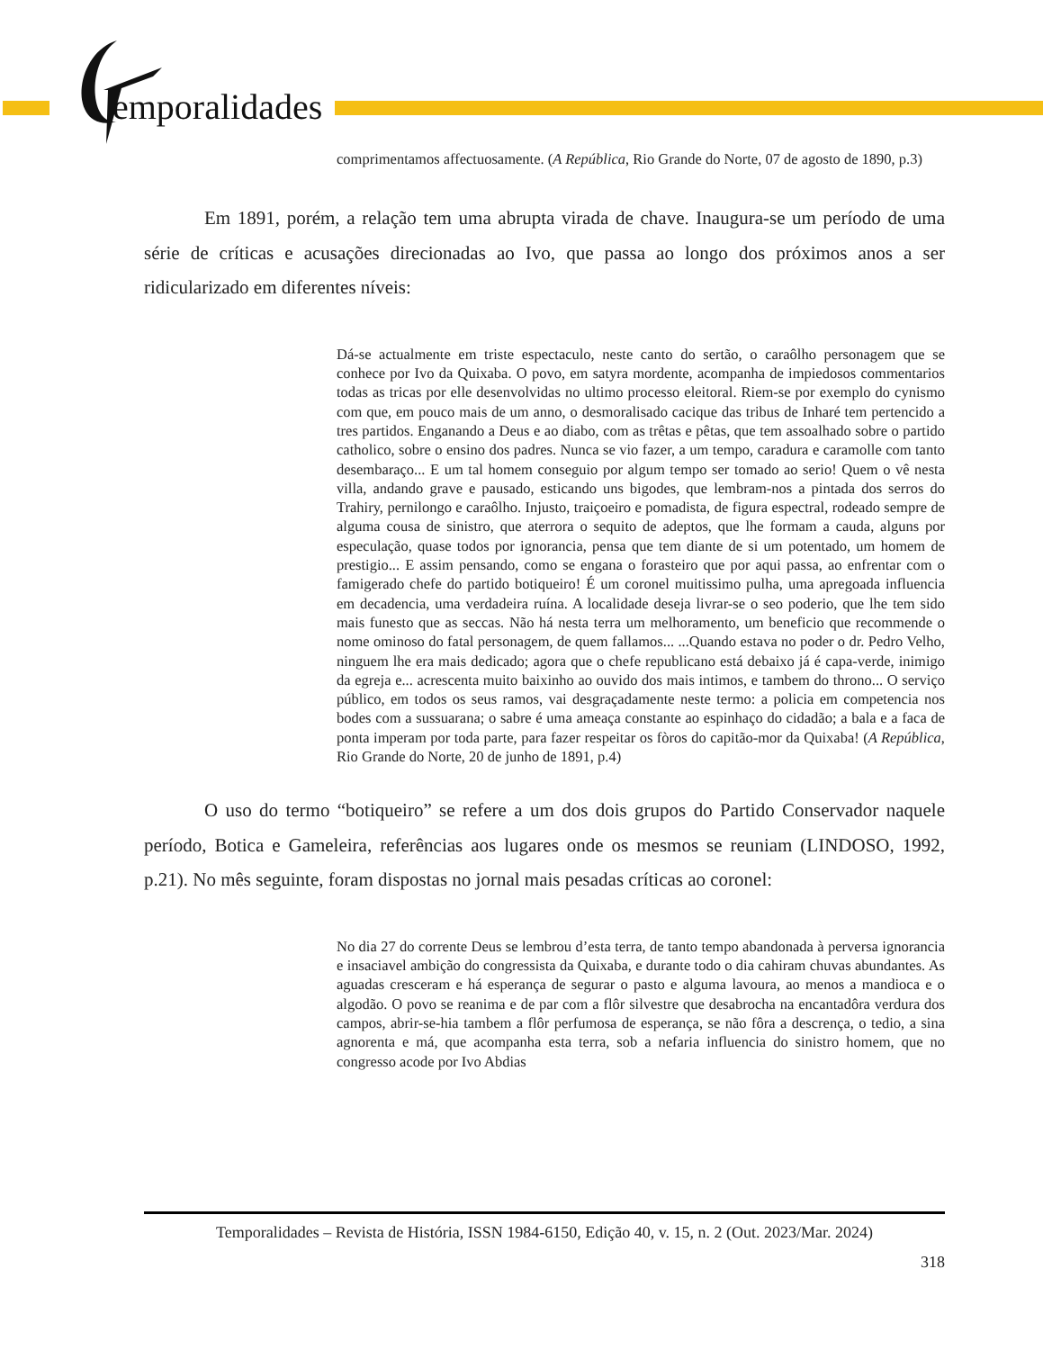emporalidades
comprimentamos affectuosamente. (A República, Rio Grande do Norte, 07 de agosto de 1890, p.3)
Em 1891, porém, a relação tem uma abrupta virada de chave. Inaugura-se um período de uma série de críticas e acusações direcionadas ao Ivo, que passa ao longo dos próximos anos a ser ridicularizado em diferentes níveis:
Dá-se actualmente em triste espectaculo, neste canto do sertão, o caraôlho personagem que se conhece por Ivo da Quixaba. O povo, em satyra mordente, acompanha de impiedosos commentarios todas as tricas por elle desenvolvidas no ultimo processo eleitoral. Riem-se por exemplo do cynismo com que, em pouco mais de um anno, o desmoralisado cacique das tribus de Inharé tem pertencido a tres partidos. Enganando a Deus e ao diabo, com as trêtas e pêtas, que tem assoalhado sobre o partido catholico, sobre o ensino dos padres. Nunca se vio fazer, a um tempo, caradura e caramolle com tanto desembaraço... E um tal homem conseguio por algum tempo ser tomado ao serio! Quem o vê nesta villa, andando grave e pausado, esticando uns bigodes, que lembram-nos a pintada dos serros do Trahiry, pernilongo e caraôlho. Injusto, traiçoeiro e pomadista, de figura espectral, rodeado sempre de alguma cousa de sinistro, que aterrora o sequito de adeptos, que lhe formam a cauda, alguns por especulação, quase todos por ignorancia, pensa que tem diante de si um potentado, um homem de prestigio... E assim pensando, como se engana o forasteiro que por aqui passa, ao enfrentar com o famigerado chefe do partido botiqueiro! É um coronel muitissimo pulha, uma apregoada influencia em decadencia, uma verdadeira ruína. A localidade deseja livrar-se o seo poderio, que lhe tem sido mais funesto que as seccas. Não há nesta terra um melhoramento, um beneficio que recommende o nome ominoso do fatal personagem, de quem fallamos... ...Quando estava no poder o dr. Pedro Velho, ninguem lhe era mais dedicado; agora que o chefe republicano está debaixo já é capa-verde, inimigo da egreja e... acrescenta muito baixinho ao ouvido dos mais intimos, e tambem do throno... O serviço público, em todos os seus ramos, vai desgraçadamente neste termo: a policia em competencia nos bodes com a sussuarana; o sabre é uma ameaça constante ao espinhaço do cidadão; a bala e a faca de ponta imperam por toda parte, para fazer respeitar os fòros do capitão-mor da Quixaba! (A República, Rio Grande do Norte, 20 de junho de 1891, p.4)
O uso do termo “botiqueiro” se refere a um dos dois grupos do Partido Conservador naquele período, Botica e Gameleira, referências aos lugares onde os mesmos se reuniam (LINDOSO, 1992, p.21). No mês seguinte, foram dispostas no jornal mais pesadas críticas ao coronel:
No dia 27 do corrente Deus se lembrou d’esta terra, de tanto tempo abandonada à perversa ignorancia e insaciavel ambição do congressista da Quixaba, e durante todo o dia cahiram chuvas abundantes. As aguadas cresceram e há esperança de segurar o pasto e alguma lavoura, ao menos a mandioca e o algodão. O povo se reanima e de par com a flôr silvestre que desabrocha na encantadôra verdura dos campos, abrir-se-hia tambem a flôr perfumosa de esperança, se não fôra a descrença, o tedio, a sina agnorenta e má, que acompanha esta terra, sob a nefaria influencia do sinistro homem, que no congresso acode por Ivo Abdias
Temporalidades – Revista de História, ISSN 1984-6150, Edição 40, v. 15, n. 2 (Out. 2023/Mar. 2024)
318